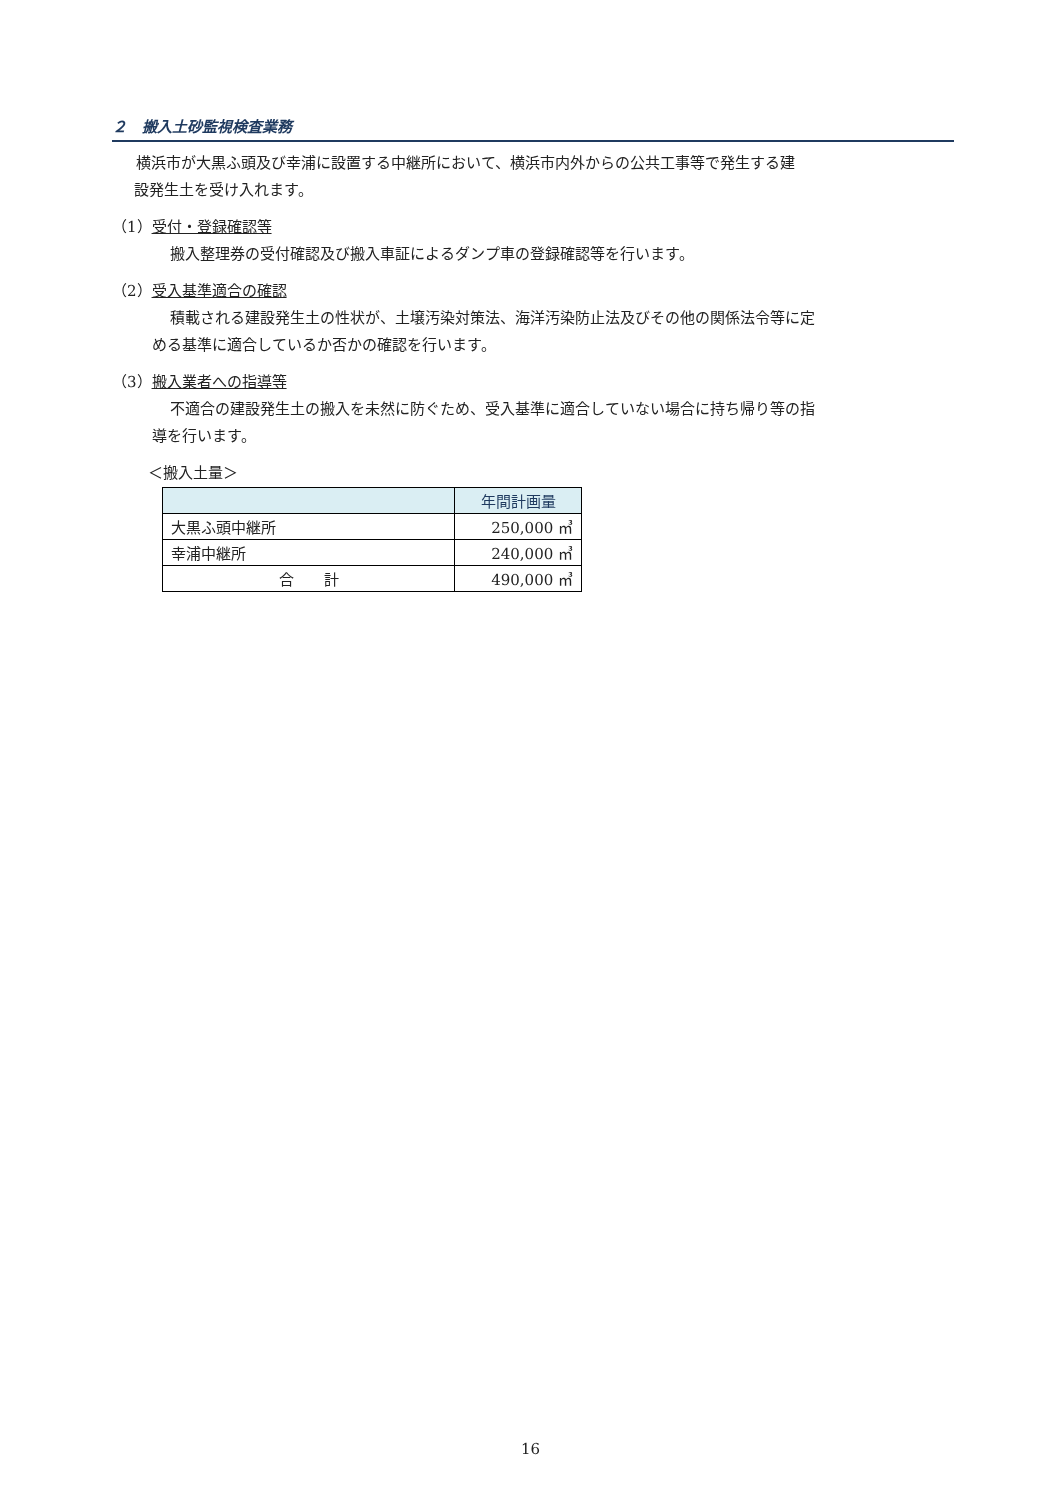２　搬入土砂監視検査業務
横浜市が大黒ふ頭及び幸浦に設置する中継所において、横浜市内外からの公共工事等で発生する建
設発生土を受け入れます。
（1）受付・登録確認等
搬入整理券の受付確認及び搬入車証によるダンプ車の登録確認等を行います。
（2）受入基準適合の確認
積載される建設発生土の性状が、土壌汚染対策法、海洋汚染防止法及びその他の関係法令等に定
める基準に適合しているか否かの確認を行います。
（3）搬入業者への指導等
不適合の建設発生土の搬入を未然に防ぐため、受入基準に適合していない場合に持ち帰り等の指
導を行います。
＜搬入土量＞
| | 年間計画量 |
| --- | --- |
| 大黒ふ頭中継所 | 250,000 ㎥ |
| 幸浦中継所 | 240,000 ㎥ |
| 合 計 | 490,000 ㎥ |
16